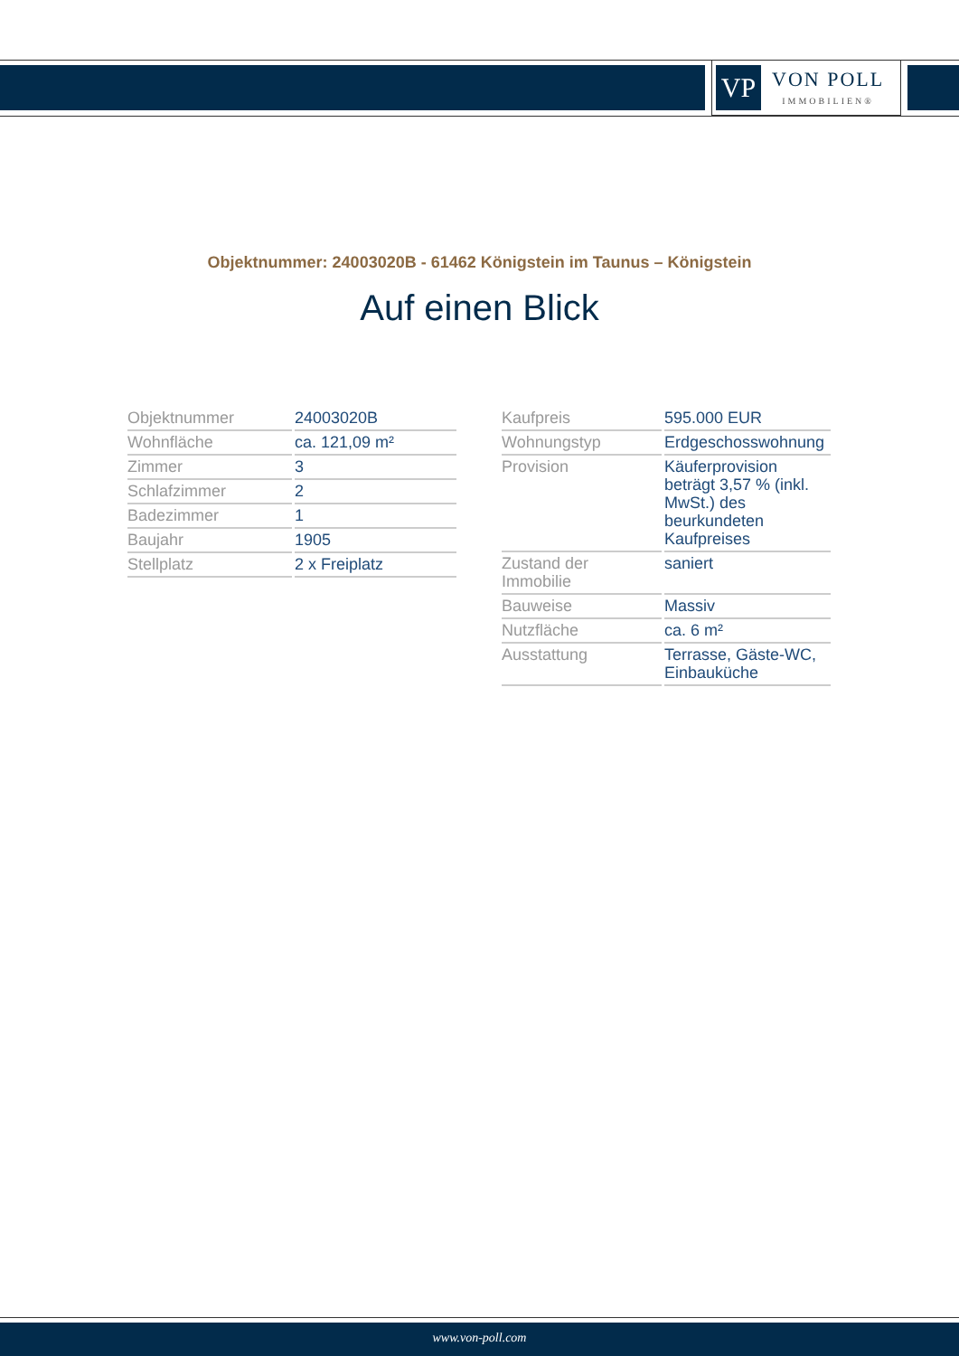VP
VON POLL
IMMOBILIEN®
Objektnummer: 24003020B - 61462 Königstein im Taunus – Königstein
Auf einen Blick
| Objektnummer | 24003020B |
| Wohnfläche | ca. 121,09 m² |
| Zimmer | 3 |
| Schlafzimmer | 2 |
| Badezimmer | 1 |
| Baujahr | 1905 |
| Stellplatz | 2 x Freiplatz |
| Kaufpreis | 595.000 EUR |
| Wohnungstyp | Erdgeschosswohnung |
| Provision | Käuferprovision beträgt 3,57 % (inkl. MwSt.) des beurkundeten Kaufpreises |
| Zustand der Immobilie | saniert |
| Bauweise | Massiv |
| Nutzfläche | ca. 6 m² |
| Ausstattung | Terrasse, Gäste-WC, Einbauküche |
www.von-poll.com